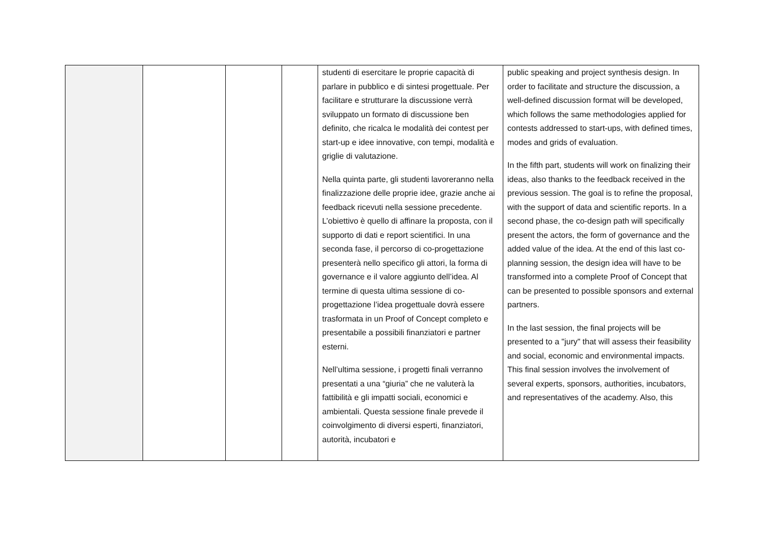| | | | | studenti di esercitare le proprie capacità di parlare in pubblico e di sintesi progettuale. Per facilitare e strutturare la discussione verrà sviluppato un formato di discussione ben definito, che ricalca le modalità dei contest per start-up e idee innovative, con tempi, modalità e griglie di valutazione. Nella quinta parte, gli studenti lavoreranno nella finalizzazione delle proprie idee, grazie anche ai feedback ricevuti nella sessione precedente. L’obiettivo è quello di affinare la proposta, con il supporto di dati e report scientifici. In una seconda fase, il percorso di co-progettazione presenterà nello specifico gli attori, la forma di governance e il valore aggiunto dell’idea. Al termine di questa ultima sessione di co-progettazione l’idea progettuale dovrà essere trasformata in un Proof of Concept completo e presentabile a possibili finanziatori e partner esterni. Nell’ultima sessione, i progetti finali verranno presentati a una “giuria” che ne valuterà la fattibilità e gli impatti sociali, economici e ambientali. Questa sessione finale prevede il coinvolgimento di diversi esperti, finanziatori, autorità, incubatori e | public speaking and project synthesis design. In order to facilitate and structure the discussion, a well-defined discussion format will be developed, which follows the same methodologies applied for contests addressed to start-ups, with defined times, modes and grids of evaluation. In the fifth part, students will work on finalizing their ideas, also thanks to the feedback received in the previous session. The goal is to refine the proposal, with the support of data and scientific reports. In a second phase, the co-design path will specifically present the actors, the form of governance and the added value of the idea. At the end of this last co-planning session, the design idea will have to be transformed into a complete Proof of Concept that can be presented to possible sponsors and external partners. In the last session, the final projects will be presented to a "jury" that will assess their feasibility and social, economic and environmental impacts. This final session involves the involvement of several experts, sponsors, authorities, incubators, and representatives of the academy. Also, this |